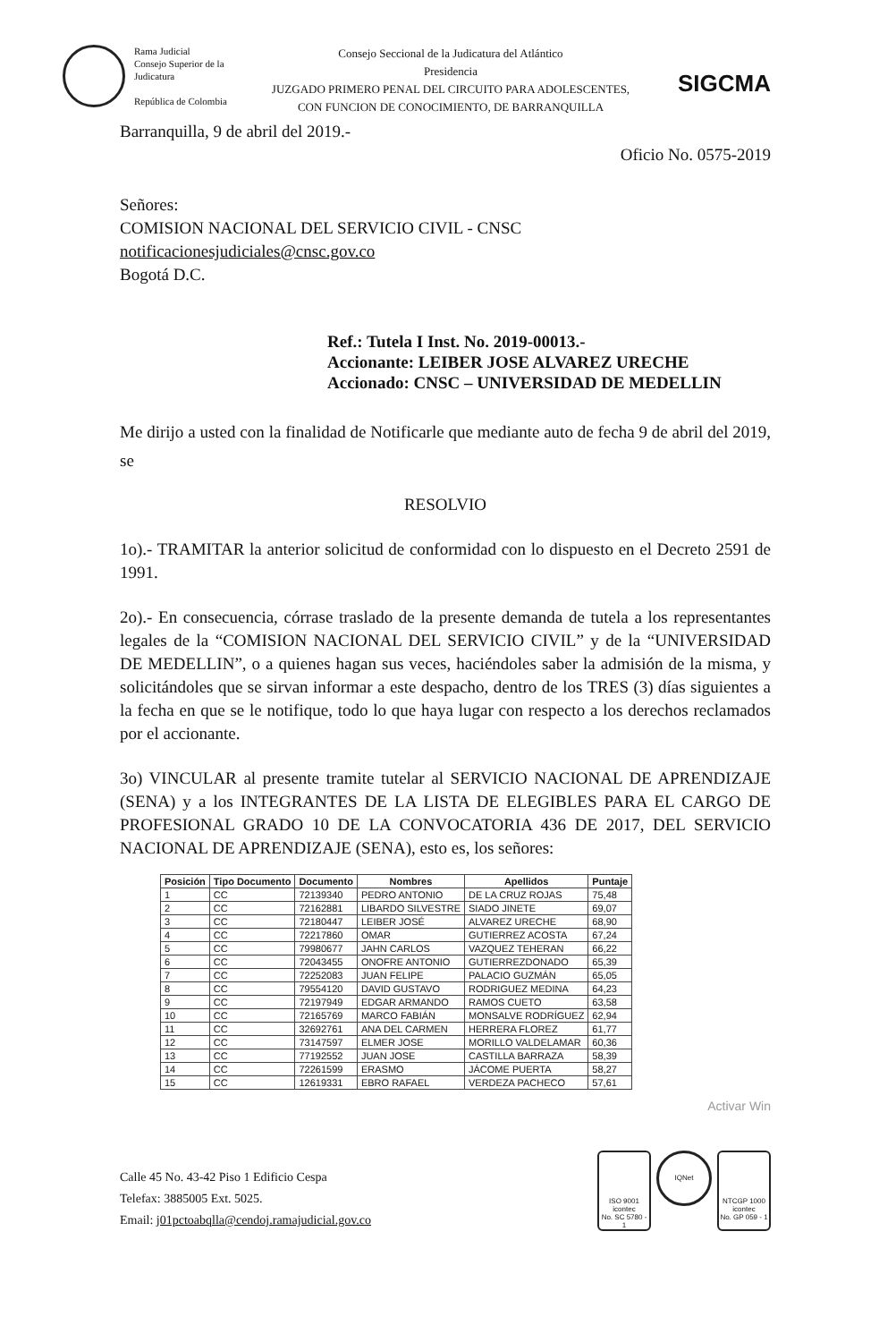Rama Judicial
Consejo Superior de la Judicatura
República de Colombia
Consejo Seccional de la Judicatura del Atlántico
Presidencia
JUZGADO PRIMERO PENAL DEL CIRCUITO PARA ADOLESCENTES,
CON FUNCION DE CONOCIMIENTO, DE BARRANQUILLA
SIGCMA
Barranquilla, 9 de abril del 2019.-
Oficio No. 0575-2019
Señores:
COMISION NACIONAL DEL SERVICIO CIVIL - CNSC
notificacionesjudiciales@cnsc.gov.co
Bogotá D.C.
Ref.: Tutela I Inst. No. 2019-00013.-
Accionante: LEIBER JOSE ALVAREZ URECHE
Accionado: CNSC – UNIVERSIDAD DE MEDELLIN
Me dirijo a usted con la finalidad de Notificarle que mediante auto de fecha 9 de abril del 2019, se
RESOLVIO
1o).- TRAMITAR la anterior solicitud de conformidad con lo dispuesto en el Decreto 2591 de 1991.
2o).- En consecuencia, córrase traslado de la presente demanda de tutela a los representantes legales de la “COMISION NACIONAL DEL SERVICIO CIVIL” y de la “UNIVERSIDAD DE MEDELLIN”, o a quienes hagan sus veces, haciéndoles saber la admisión de la misma, y solicitándoles que se sirvan informar a este despacho, dentro de los TRES (3) días siguientes a la fecha en que se le notifique, todo lo que haya lugar con respecto a los derechos reclamados por el accionante.
3o) VINCULAR al presente tramite tutelar al SERVICIO NACIONAL DE APRENDIZAJE (SENA) y a los INTEGRANTES DE LA LISTA DE ELEGIBLES PARA EL CARGO DE PROFESIONAL GRADO 10 DE LA CONVOCATORIA 436 DE 2017, DEL SERVICIO NACIONAL DE APRENDIZAJE (SENA), esto es, los señores:
| Posición | Tipo Documento | Documento | Nombres | Apellidos | Puntaje |
| --- | --- | --- | --- | --- | --- |
| 1 | CC | 72139340 | PEDRO ANTONIO | DE LA CRUZ ROJAS | 75,48 |
| 2 | CC | 72162881 | LIBARDO SILVESTRE | SIADO JINETE | 69,07 |
| 3 | CC | 72180447 | LEIBER JOSÉ | ALVAREZ URECHE | 68,90 |
| 4 | CC | 72217860 | OMAR | GUTIERREZ ACOSTA | 67,24 |
| 5 | CC | 79980677 | JAHN CARLOS | VAZQUEZ TEHERAN | 66,22 |
| 6 | CC | 72043455 | ONOFRE ANTONIO | GUTIERREZDONADO | 65,39 |
| 7 | CC | 72252083 | JUAN FELIPE | PALACIO GUZMÁN | 65,05 |
| 8 | CC | 79554120 | DAVID GUSTAVO | RODRIGUEZ MEDINA | 64,23 |
| 9 | CC | 72197949 | EDGAR ARMANDO | RAMOS CUETO | 63,58 |
| 10 | CC | 72165769 | MARCO FABIÁN | MONSALVE RODRÍGUEZ | 62,94 |
| 11 | CC | 32692761 | ANA DEL CARMEN | HERRERA FLOREZ | 61,77 |
| 12 | CC | 73147597 | ELMER JOSE | MORILLO VALDELAMAR | 60,36 |
| 13 | CC | 77192552 | JUAN JOSE | CASTILLA BARRAZA | 58,39 |
| 14 | CC | 72261599 | ERASMO | JÁCOME PUERTA | 58,27 |
| 15 | CC | 12619331 | EBRO RAFAEL | VERDEZA PACHECO | 57,61 |
Activar Win
Calle 45 No. 43-42 Piso 1 Edificio Cespa
Telefax: 3885005 Ext. 5025.
Email: j01pctoabqlla@cendoj.ramajudicial.gov.co
ISO 9001
icontec
No. SC 5780 - 1
IQNet
NTCGP 1000
icontec
No. GP 059 - 1